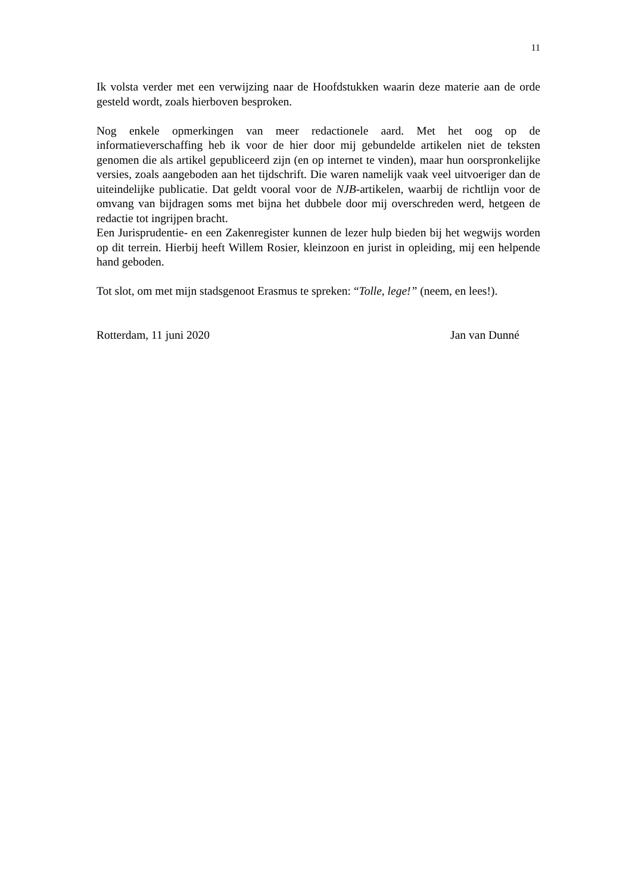11
Ik volsta verder met een verwijzing naar de Hoofdstukken waarin deze materie aan de orde gesteld wordt, zoals hierboven besproken.
Nog enkele opmerkingen van meer redactionele aard. Met het oog op de informatieverschaffing heb ik voor de hier door mij gebundelde artikelen niet de teksten genomen die als artikel gepubliceerd zijn (en op internet te vinden), maar hun oorspronkelijke versies, zoals aangeboden aan het tijdschrift. Die waren namelijk vaak veel uitvoeriger dan de uiteindelijke publicatie. Dat geldt vooral voor de NJB-artikelen, waarbij de richtlijn voor de omvang van bijdragen soms met bijna het dubbele door mij overschreden werd, hetgeen de redactie tot ingrijpen bracht.
Een Jurisprudentie- en een Zakenregister kunnen de lezer hulp bieden bij het wegwijs worden op dit terrein. Hierbij heeft Willem Rosier, kleinzoon en jurist in opleiding, mij een helpende hand geboden.
Tot slot, om met mijn stadsgenoot Erasmus te spreken: “Tolle, lege!” (neem, en lees!).
Rotterdam, 11 juni 2020 Jan van Dunné